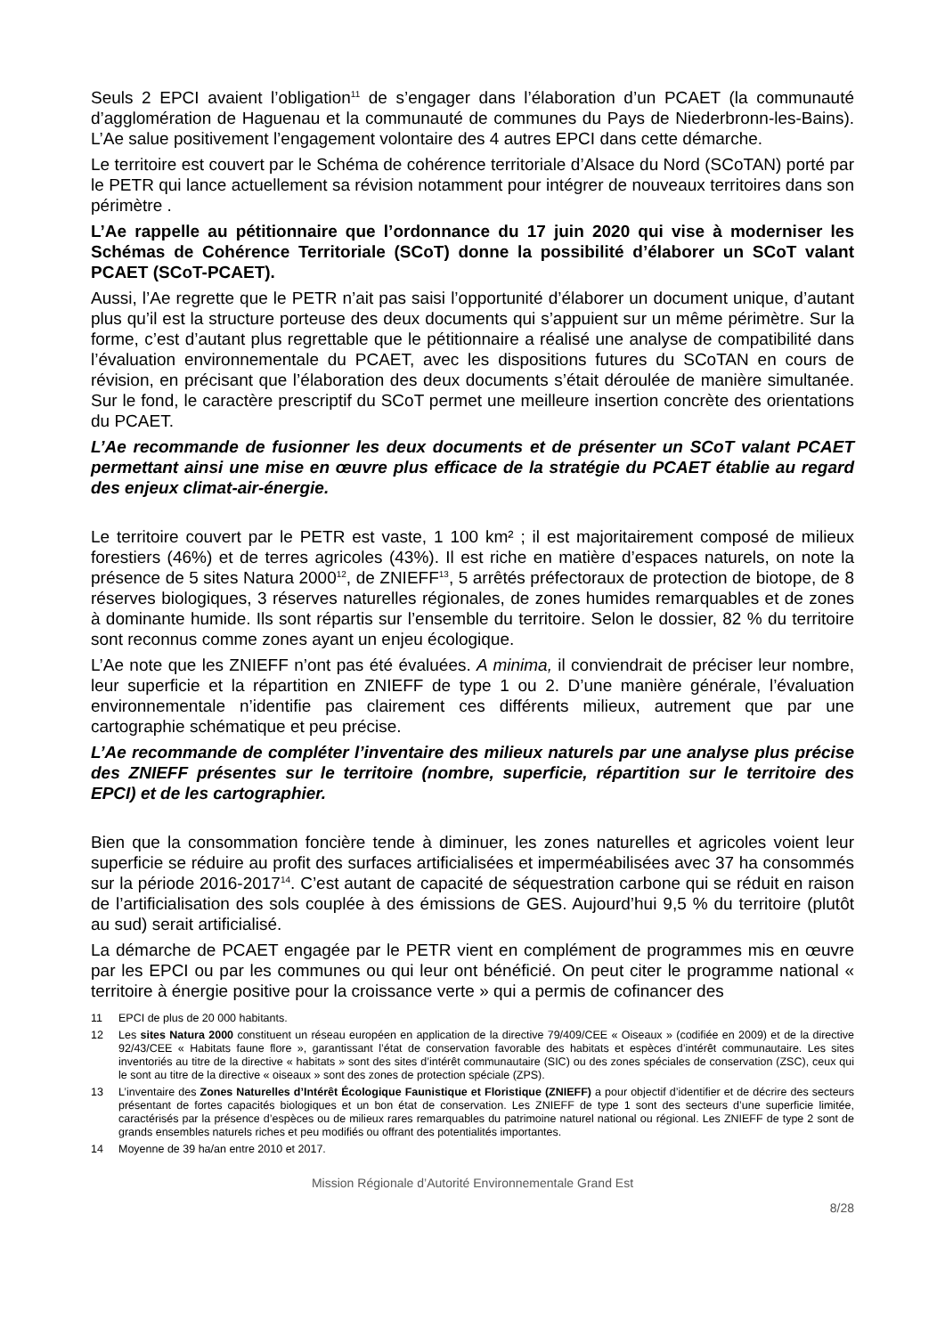Seuls 2 EPCI avaient l’obligation<sup>11</sup> de s’engager dans l’élaboration d’un PCAET (la communauté d’agglomération de Haguenau et la communauté de communes du Pays de Niederbronn-les-Bains). L’Ae salue positivement l’engagement volontaire des 4 autres EPCI dans cette démarche.
Le territoire est couvert par le Schéma de cohérence territoriale d’Alsace du Nord (SCoTAN) porté par le PETR qui lance actuellement sa révision notamment pour intégrer de nouveaux territoires dans son périmètre .
L’Ae rappelle au pétitionnaire que l’ordonnance du 17 juin 2020 qui vise à moderniser les Schémas de Cohérence Territoriale (SCoT) donne la possibilité d’élaborer un SCoT valant PCAET (SCoT-PCAET).
Aussi, l’Ae regrette que le PETR n’ait pas saisi l’opportunité d’élaborer un document unique, d’autant plus qu’il est la structure porteuse des deux documents qui s’appuient sur un même périmètre. Sur la forme, c’est d’autant plus regrettable que le pétitionnaire a réalisé une analyse de compatibilité dans l’évaluation environnementale du PCAET, avec les dispositions futures du SCoTAN en cours de révision, en précisant que l’élaboration des deux documents s’était déroulée de manière simultanée. Sur le fond, le caractère prescriptif du SCoT permet une meilleure insertion concrète des orientations du PCAET.
L’Ae recommande de fusionner les deux documents et de présenter un SCoT valant PCAET permettant ainsi une mise en œuvre plus efficace de la stratégie du PCAET établie au regard des enjeux climat-air-énergie.
Le territoire couvert par le PETR est vaste, 1 100 km² ; il est majoritairement composé de milieux forestiers (46%) et de terres agricoles (43%). Il est riche en matière d’espaces naturels, on note la présence de 5 sites Natura 2000<sup>12</sup>, de ZNIEFF<sup>13</sup>, 5 arrêtés préfectoraux de protection de biotope, de 8 réserves biologiques, 3 réserves naturelles régionales, de zones humides remarquables et de zones à dominante humide. Ils sont répartis sur l’ensemble du territoire. Selon le dossier, 82 % du territoire sont reconnus comme zones ayant un enjeu écologique.
L’Ae note que les ZNIEFF n’ont pas été évaluées. A minima, il conviendrait de préciser leur nombre, leur superficie et la répartition en ZNIEFF de type 1 ou 2. D’une manière générale, l’évaluation environnementale n’identifie pas clairement ces différents milieux, autrement que par une cartographie schématique et peu précise.
L’Ae recommande de compléter l’inventaire des milieux naturels par une analyse plus précise des ZNIEFF présentes sur le territoire (nombre, superficie, répartition sur le territoire des EPCI) et de les cartographier.
Bien que la consommation foncière tende à diminuer, les zones naturelles et agricoles voient leur superficie se réduire au profit des surfaces artificialisées et imperméabilisées avec 37 ha consommés sur la période 2016-2017<sup>14</sup>. C’est autant de capacité de séquestration carbone qui se réduit en raison de l’artificialisation des sols couplée à des émissions de GES. Aujourd’hui 9,5 % du territoire (plutôt au sud) serait artificialisé.
La démarche de PCAET engagée par le PETR vient en complément de programmes mis en œuvre par les EPCI ou par les communes ou qui leur ont bénéficié. On peut citer le programme national « territoire à énergie positive pour la croissance verte » qui a permis de cofinancer des
11 EPCI de plus de 20 000 habitants.
12 Les sites Natura 2000 constituent un réseau européen en application de la directive 79/409/CEE « Oiseaux » (codifiée en 2009) et de la directive 92/43/CEE « Habitats faune flore », garantissant l’état de conservation favorable des habitats et espèces d’intérêt communautaire. Les sites inventoriés au titre de la directive « habitats » sont des sites d’intérêt communautaire (SIC) ou des zones spéciales de conservation (ZSC), ceux qui le sont au titre de la directive « oiseaux » sont des zones de protection spéciale (ZPS).
13 L’inventaire des Zones Naturelles d’Intérêt Écologique Faunistique et Floristique (ZNIEFF) a pour objectif d’identifier et de décrire des secteurs présentant de fortes capacités biologiques et un bon état de conservation. Les ZNIEFF de type 1 sont des secteurs d’une superficie limitée, caractérisés par la présence d’espèces ou de milieux rares remarquables du patrimoine naturel national ou régional. Les ZNIEFF de type 2 sont de grands ensembles naturels riches et peu modifiés ou offrant des potentialités importantes.
14 Moyenne de 39 ha/an entre 2010 et 2017.
Mission Régionale d’Autorité Environnementale Grand Est
8/28